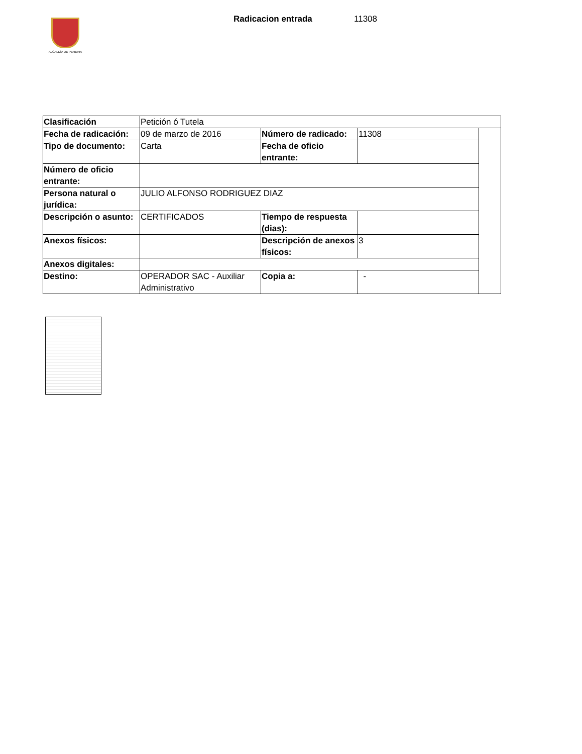ALCALDÍA DE PEREIRA
Radicacion entrada 11308
| Clasificación | Petición ó Tutela | | | |
| Fecha de radicación: | 09 de marzo de 2016 | Número de radicado: | 11308 | |
| Tipo de documento: | Carta | Fecha de oficio entrante: | | |
| Número de oficio entrante: | | | | |
| Persona natural o jurídica: | JULIO ALFONSO RODRIGUEZ DIAZ | | | |
| Descripción o asunto: | CERTIFICADOS | Tiempo de respuesta (dias): | | |
| Anexos físicos: | | Descripción de anexos físicos: | 3 | |
| Anexos digitales: | | | | |
| Destino: | OPERADOR SAC - Auxiliar Administrativo | Copia a: | - | |